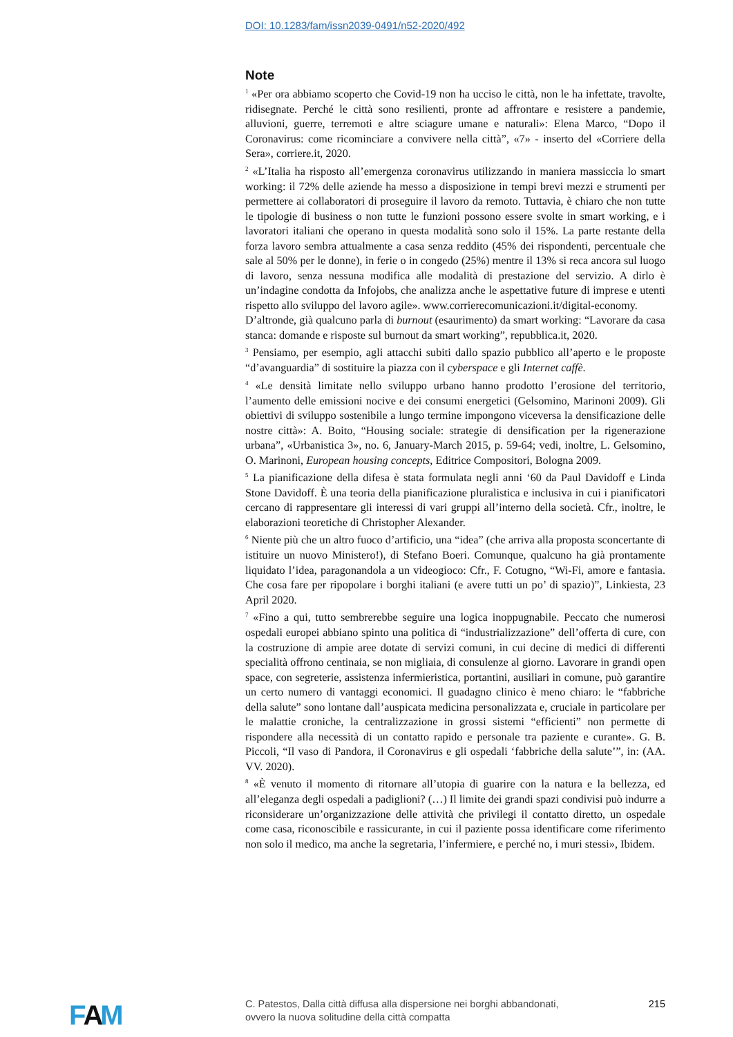DOI: 10.1283/fam/issn2039-0491/n52-2020/492
Note
<sup>1</sup> «Per ora abbiamo scoperto che Covid-19 non ha ucciso le città, non le ha infettate, travolte, ridisegnate. Perché le città sono resilienti, pronte ad affrontare e resistere a pandemie, alluvioni, guerre, terremoti e altre sciagure umane e naturali»: Elena Marco, “Dopo il Coronavirus: come ricominciare a convivere nella città”, «7» - inserto del «Corriere della Sera», corriere.it, 2020.
<sup>2</sup> «L’Italia ha risposto all’emergenza coronavirus utilizzando in maniera massiccia lo smart working: il 72% delle aziende ha messo a disposizione in tempi brevi mezzi e strumenti per permettere ai collaboratori di proseguire il lavoro da remoto. Tuttavia, è chiaro che non tutte le tipologie di business o non tutte le funzioni possono essere svolte in smart working, e i lavoratori italiani che operano in questa modalità sono solo il 15%. La parte restante della forza lavoro sembra attualmente a casa senza reddito (45% dei rispondenti, percentuale che sale al 50% per le donne), in ferie o in congedo (25%) mentre il 13% si reca ancora sul luogo di lavoro, senza nessuna modifica alle modalità di prestazione del servizio. A dirlo è un’indagine condotta da Infojobs, che analizza anche le aspettative future di imprese e utenti rispetto allo sviluppo del lavoro agile». www.corrierecomunicazioni.it/digital-economy.
D’altronde, già qualcuno parla di burnout (esaurimento) da smart working: “Lavorare da casa stanca: domande e risposte sul burnout da smart working”, repubblica.it, 2020.
<sup>3</sup> Pensiamo, per esempio, agli attacchi subiti dallo spazio pubblico all’aperto e le proposte “d’avanguardia” di sostituire la piazza con il cyberspace e gli Internet caffè.
<sup>4</sup> «Le densità limitate nello sviluppo urbano hanno prodotto l’erosione del territorio, l’aumento delle emissioni nocive e dei consumi energetici (Gelsomino, Marinoni 2009). Gli obiettivi di sviluppo sostenibile a lungo termine impongono viceversa la densificazione delle nostre città»: A. Boito, “Housing sociale: strategie di densification per la rigenerazione urbana”, «Urbanistica 3», no. 6, January-March 2015, p. 59-64; vedi, inoltre, L. Gelsomino, O. Marinoni, European housing concepts, Editrice Compositori, Bologna 2009.
<sup>5</sup> La pianificazione della difesa è stata formulata negli anni ‘60 da Paul Davidoff e Linda Stone Davidoff. È una teoria della pianificazione pluralistica e inclusiva in cui i pianificatori cercano di rappresentare gli interessi di vari gruppi all’interno della società. Cfr., inoltre, le elaborazioni teoretiche di Christopher Alexander.
<sup>6</sup> Niente più che un altro fuoco d’artificio, una “idea” (che arriva alla proposta sconcertante di istituire un nuovo Ministero!), di Stefano Boeri. Comunque, qualcuno ha già prontamente liquidato l’idea, paragonandola a un videogioco: Cfr., F. Cotugno, “Wi-Fi, amore e fantasia. Che cosa fare per ripopolare i borghi italiani (e avere tutti un po’ di spazio)”, Linkiesta, 23 April 2020.
<sup>7</sup> «Fino a qui, tutto sembrerebbe seguire una logica inoppugnabile. Peccato che numerosi ospedali europei abbiano spinto una politica di “industrializzazione” dell’offerta di cure, con la costruzione di ampie aree dotate di servizi comuni, in cui decine di medici di differenti specialità offrono centinaia, se non migliaia, di consulenze al giorno. Lavorare in grandi open space, con segreterie, assistenza infermieristica, portantini, ausiliari in comune, può garantire un certo numero di vantaggi economici. Il guadagno clinico è meno chiaro: le “fabbriche della salute” sono lontane dall’auspicata medicina personalizzata e, cruciale in particolare per le malattie croniche, la centralizzazione in grossi sistemi “efficienti” non permette di rispondere alla necessità di un contatto rapido e personale tra paziente e curante». G. B. Piccoli, “Il vaso di Pandora, il Coronavirus e gli ospedali ‘fabbriche della salute’”, in: (AA. VV. 2020).
<sup>8</sup> «È venuto il momento di ritornare all’utopia di guarire con la natura e la bellezza, ed all’eleganza degli ospedali a padiglioni? (…) Il limite dei grandi spazi condivisi può indurre a riconsiderare un’organizzazione delle attività che privilegi il contatto diretto, un ospedale come casa, riconoscibile e rassicurante, in cui il paziente possa identificare come riferimento non solo il medico, ma anche la segretaria, l’infermiere, e perché no, i muri stessi», Ibidem.
FAM
C. Patestos, Dalla città diffusa alla dispersione nei borghi abbandonati,
ovvero la nuova solitudine della città compatta
215